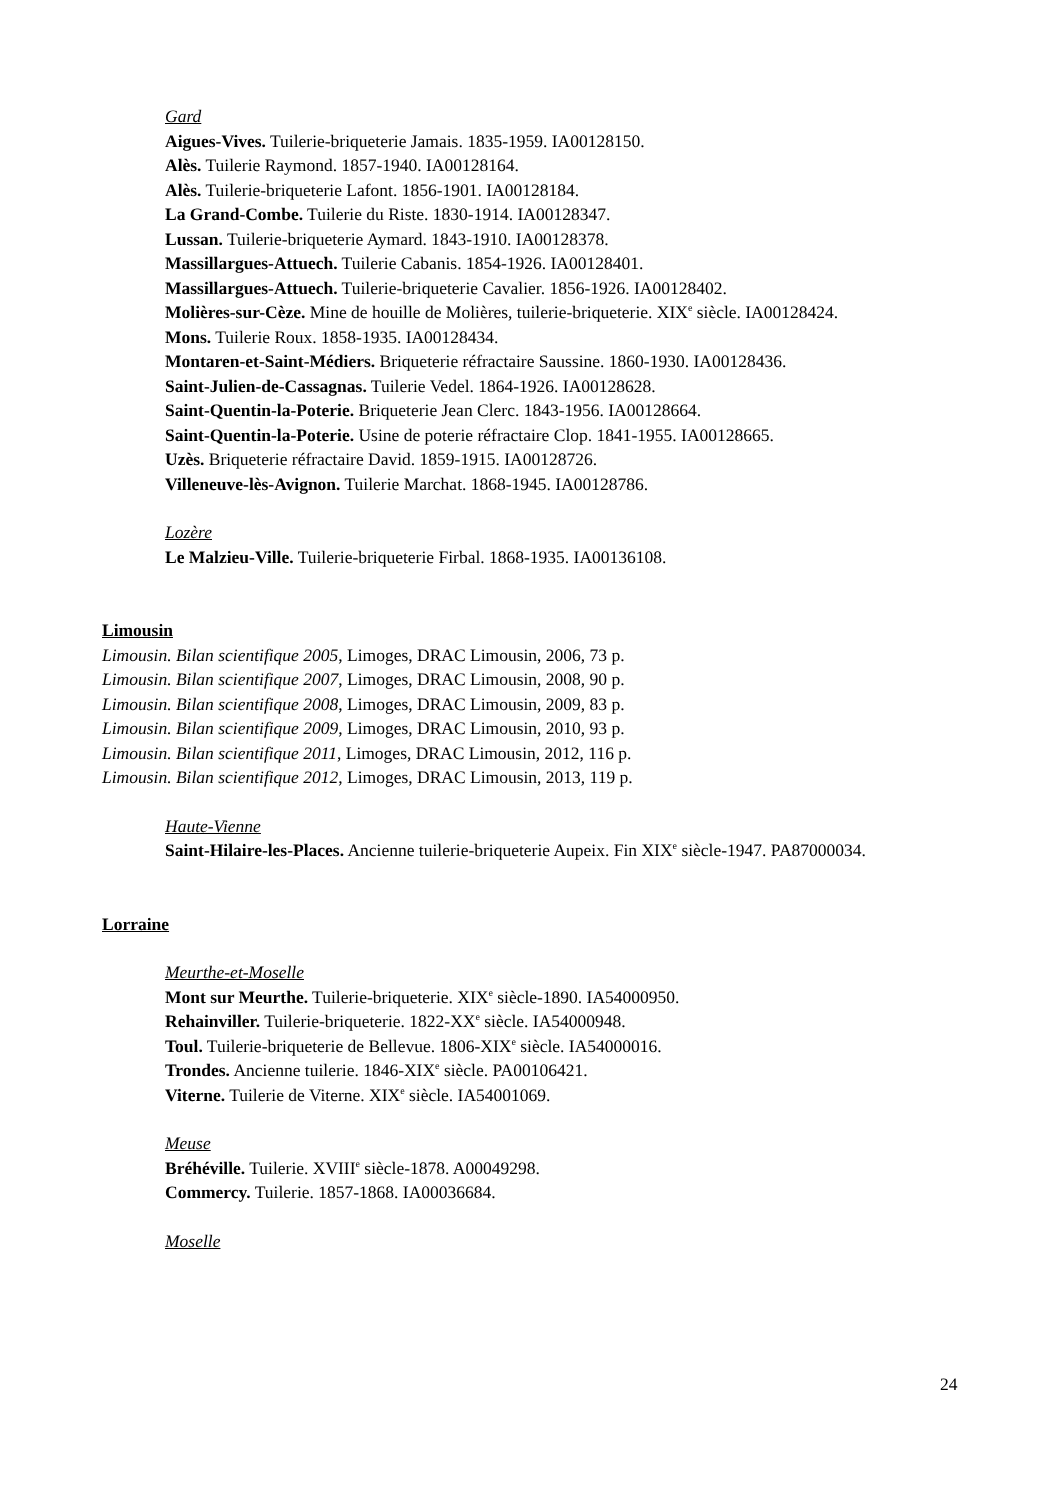Gard
Aigues-Vives. Tuilerie-briqueterie Jamais. 1835-1959. IA00128150.
Alès. Tuilerie Raymond. 1857-1940. IA00128164.
Alès. Tuilerie-briqueterie Lafont. 1856-1901. IA00128184.
La Grand-Combe. Tuilerie du Riste. 1830-1914. IA00128347.
Lussan. Tuilerie-briqueterie Aymard. 1843-1910. IA00128378.
Massillargues-Attuech. Tuilerie Cabanis. 1854-1926. IA00128401.
Massillargues-Attuech. Tuilerie-briqueterie Cavalier. 1856-1926. IA00128402.
Molières-sur-Cèze. Mine de houille de Molières, tuilerie-briqueterie. XIX<sup>e</sup> siècle. IA00128424.
Mons. Tuilerie Roux. 1858-1935. IA00128434.
Montaren-et-Saint-Médiers. Briqueterie réfractaire Saussine. 1860-1930. IA00128436.
Saint-Julien-de-Cassagnas. Tuilerie Vedel. 1864-1926. IA00128628.
Saint-Quentin-la-Poterie. Briqueterie Jean Clerc. 1843-1956. IA00128664.
Saint-Quentin-la-Poterie. Usine de poterie réfractaire Clop. 1841-1955. IA00128665.
Uzès. Briqueterie réfractaire David. 1859-1915. IA00128726.
Villeneuve-lès-Avignon. Tuilerie Marchat. 1868-1945. IA00128786.
Lozère
Le Malzieu-Ville. Tuilerie-briqueterie Firbal. 1868-1935. IA00136108.
Limousin
Limousin. Bilan scientifique 2005, Limoges, DRAC Limousin, 2006, 73 p.
Limousin. Bilan scientifique 2007, Limoges, DRAC Limousin, 2008, 90 p.
Limousin. Bilan scientifique 2008, Limoges, DRAC Limousin, 2009, 83 p.
Limousin. Bilan scientifique 2009, Limoges, DRAC Limousin, 2010, 93 p.
Limousin. Bilan scientifique 2011, Limoges, DRAC Limousin, 2012, 116 p.
Limousin. Bilan scientifique 2012, Limoges, DRAC Limousin, 2013, 119 p.
Haute-Vienne
Saint-Hilaire-les-Places. Ancienne tuilerie-briqueterie Aupeix. Fin XIX<sup>e</sup> siècle-1947. PA87000034.
Lorraine
Meurthe-et-Moselle
Mont sur Meurthe. Tuilerie-briqueterie. XIX<sup>e</sup> siècle-1890. IA54000950.
Rehainviller. Tuilerie-briqueterie. 1822-XX<sup>e</sup> siècle. IA54000948.
Toul. Tuilerie-briqueterie de Bellevue. 1806-XIX<sup>e</sup> siècle. IA54000016.
Trondes. Ancienne tuilerie. 1846-XIX<sup>e</sup> siècle. PA00106421.
Viterne. Tuilerie de Viterne. XIX<sup>e</sup> siècle. IA54001069.
Meuse
Bréhéville. Tuilerie. XVIII<sup>e</sup> siècle-1878. A00049298.
Commercy. Tuilerie. 1857-1868. IA00036684.
Moselle
24